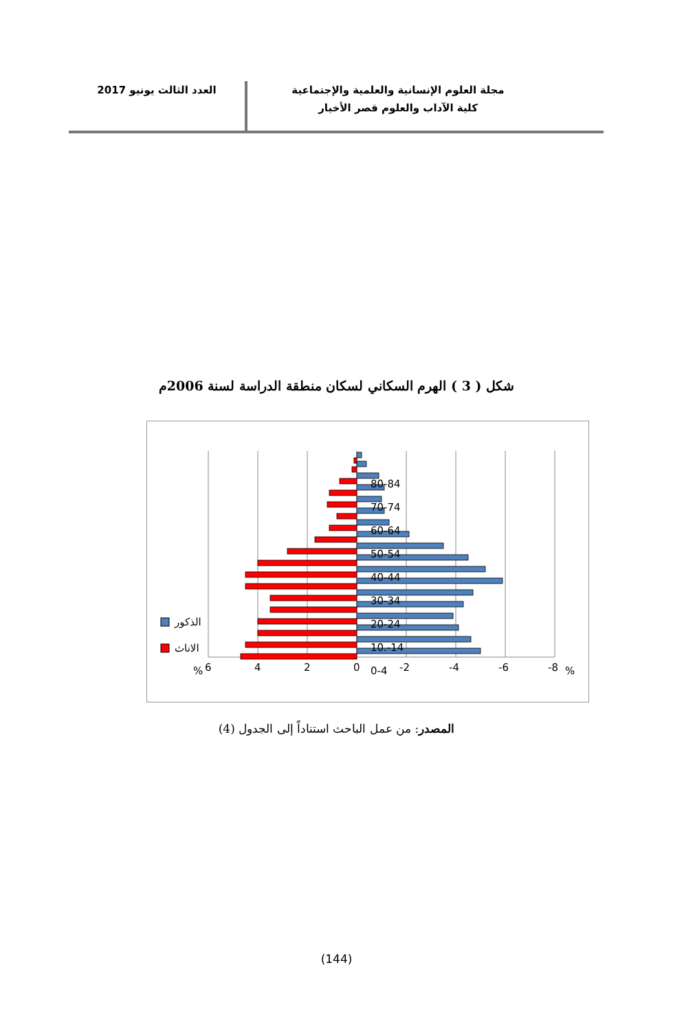مجلة العلوم الإنسانية والعلمية والإجتماعية
كلية الآداب والعلوم قصر الأخيار
العدد الثالث يونيو 2017
شكل ( 3 ) الهرم السكاني لسكان منطقة الدراسة لسنة 2006م
80-84
70-74
60-64
50-54
40-44
30-34
20-24
10.-14
0-4
6
4
2
0
-2
-4
-6
-8
%
%
الذكور
الاناث
المصدر: من عمل الباحث استناداً إلى الجدول (4)
(144)